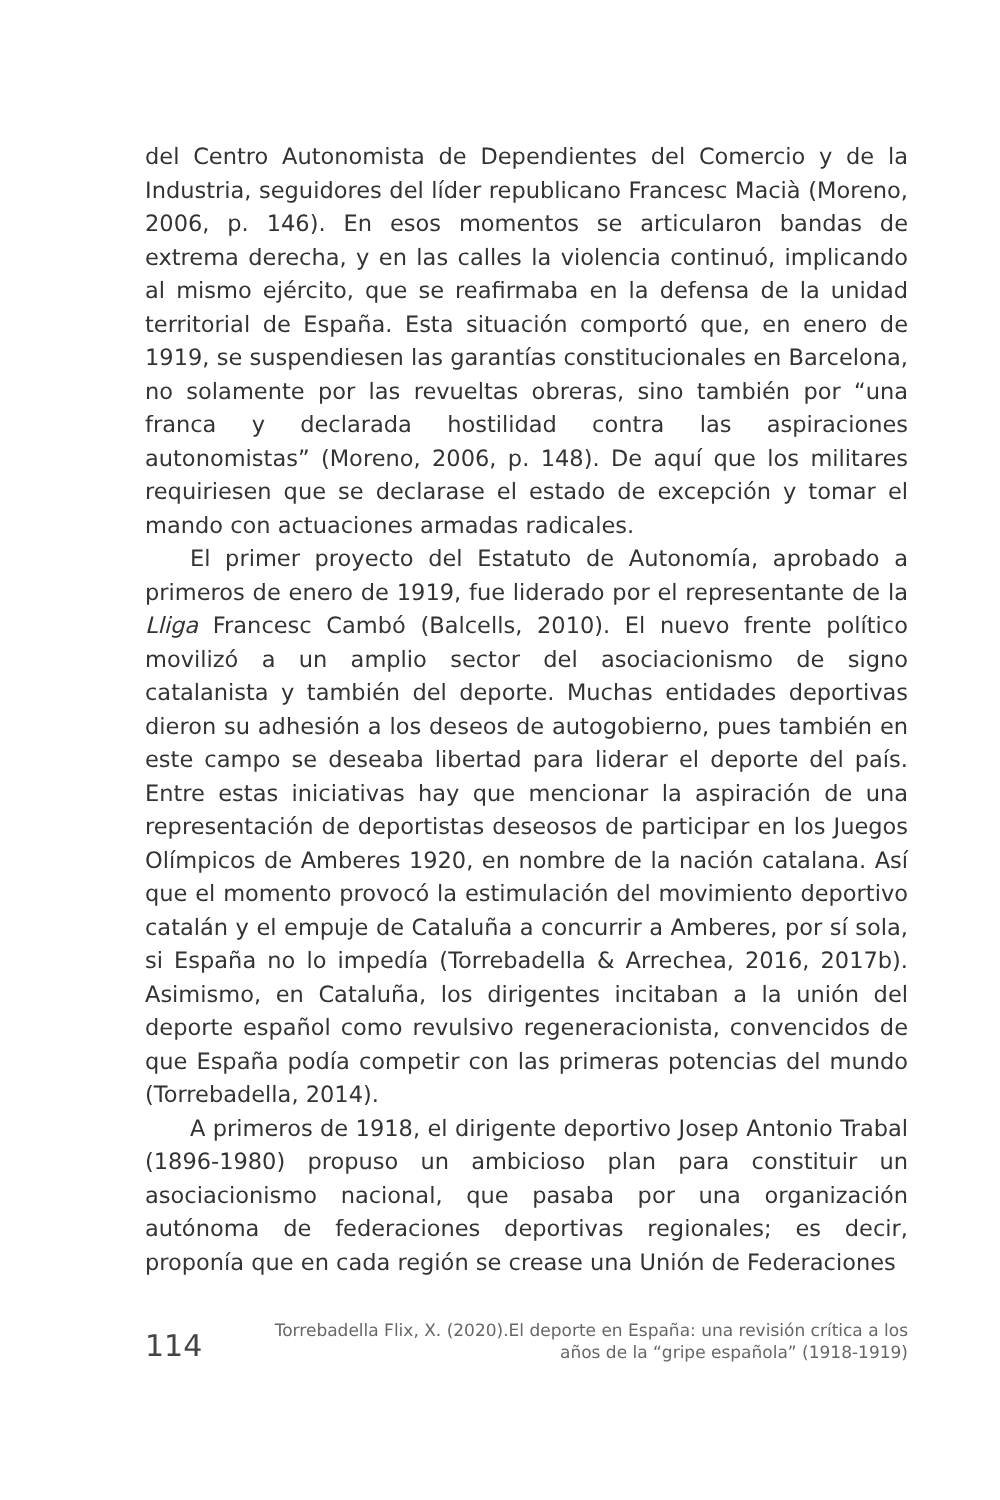del Centro Autonomista de Dependientes del Comercio y de la Industria, seguidores del líder republicano Francesc Macià (Moreno, 2006, p. 146). En esos momentos se articularon bandas de extrema derecha, y en las calles la violencia continuó, implicando al mismo ejército, que se reafirmaba en la defensa de la unidad territorial de España. Esta situación comportó que, en enero de 1919, se suspendiesen las garantías constitucionales en Barcelona, no solamente por las revueltas obreras, sino también por “una franca y declarada hostilidad contra las aspiraciones autonomistas” (Moreno, 2006, p. 148). De aquí que los militares requiriesen que se declarase el estado de excepción y tomar el mando con actuaciones armadas radicales.
El primer proyecto del Estatuto de Autonomía, aprobado a primeros de enero de 1919, fue liderado por el representante de la Lliga Francesc Cambó (Balcells, 2010). El nuevo frente político movilizó a un amplio sector del asociacionismo de signo catalanista y también del deporte. Muchas entidades deportivas dieron su adhesión a los deseos de autogobierno, pues también en este campo se deseaba libertad para liderar el deporte del país. Entre estas iniciativas hay que mencionar la aspiración de una representación de deportistas deseosos de participar en los Juegos Olímpicos de Amberes 1920, en nombre de la nación catalana. Así que el momento provocó la estimulación del movimiento deportivo catalán y el empuje de Cataluña a concurrir a Amberes, por sí sola, si España no lo impedía (Torrebadella & Arrechea, 2016, 2017b). Asimismo, en Cataluña, los dirigentes incitaban a la unión del deporte español como revulsivo regeneracionista, convencidos de que España podía competir con las primeras potencias del mundo (Torrebadella, 2014).
A primeros de 1918, el dirigente deportivo Josep Antonio Trabal (1896-1980) propuso un ambicioso plan para constituir un asociacionismo nacional, que pasaba por una organización autónoma de federaciones deportivas regionales; es decir, proponía que en cada región se crease una Unión de Federaciones
114
Torrebadella Flix, X. (2020).El deporte en España: una revisión crítica a los
años de la “gripe española” (1918-1919)